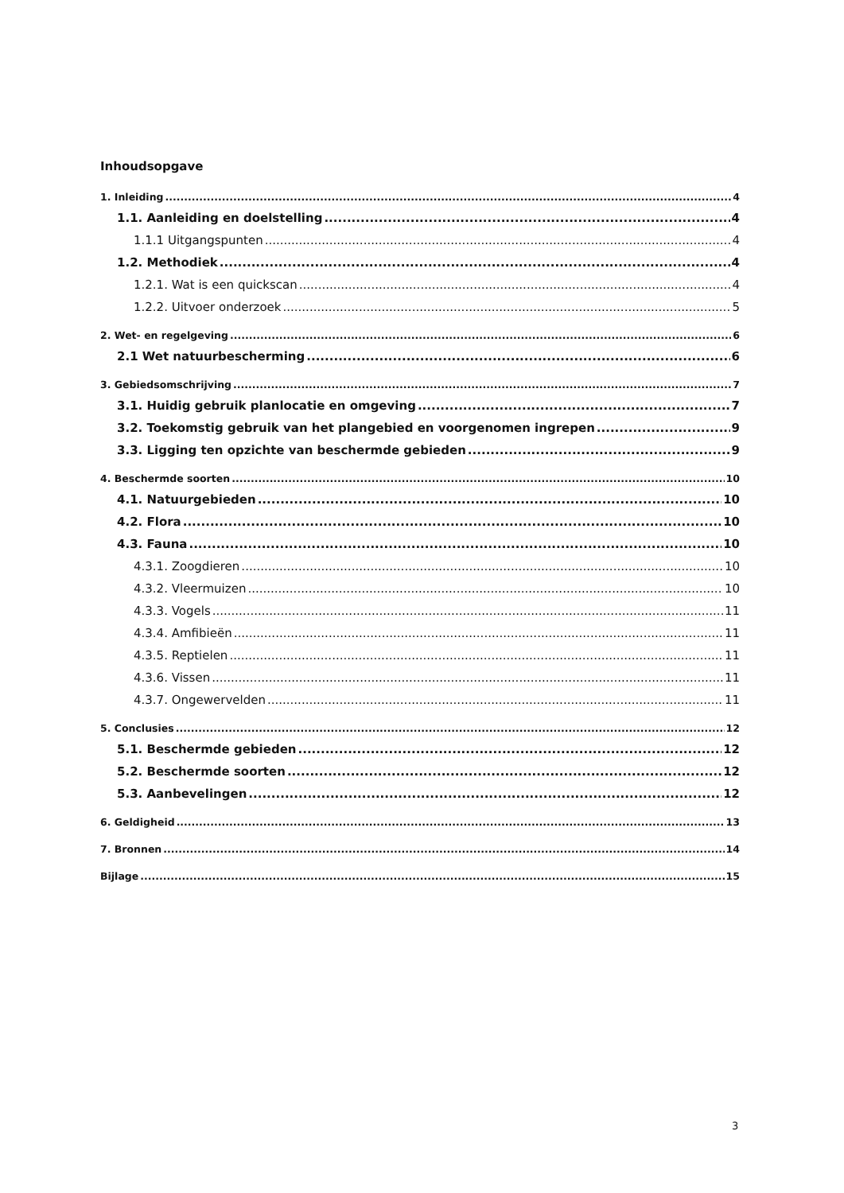Inhoudsopgave
1. Inleiding 4
1.1. Aanleiding en doelstelling 4
1.1.1 Uitgangspunten 4
1.2. Methodiek 4
1.2.1. Wat is een quickscan 4
1.2.2. Uitvoer onderzoek 5
2. Wet- en regelgeving 6
2.1 Wet natuurbescherming 6
3. Gebiedsomschrijving 7
3.1. Huidig gebruik planlocatie en omgeving 7
3.2. Toekomstig gebruik van het plangebied en voorgenomen ingrepen 9
3.3. Ligging ten opzichte van beschermde gebieden 9
4. Beschermde soorten 10
4.1. Natuurgebieden 10
4.2. Flora 10
4.3. Fauna 10
4.3.1. Zoogdieren 10
4.3.2. Vleermuizen 10
4.3.3. Vogels 11
4.3.4. Amfibieën 11
4.3.5. Reptielen 11
4.3.6. Vissen 11
4.3.7. Ongewervelden 11
5. Conclusies 12
5.1. Beschermde gebieden 12
5.2. Beschermde soorten 12
5.3. Aanbevelingen 12
6. Geldigheid 13
7. Bronnen 14
Bijlage 15
3